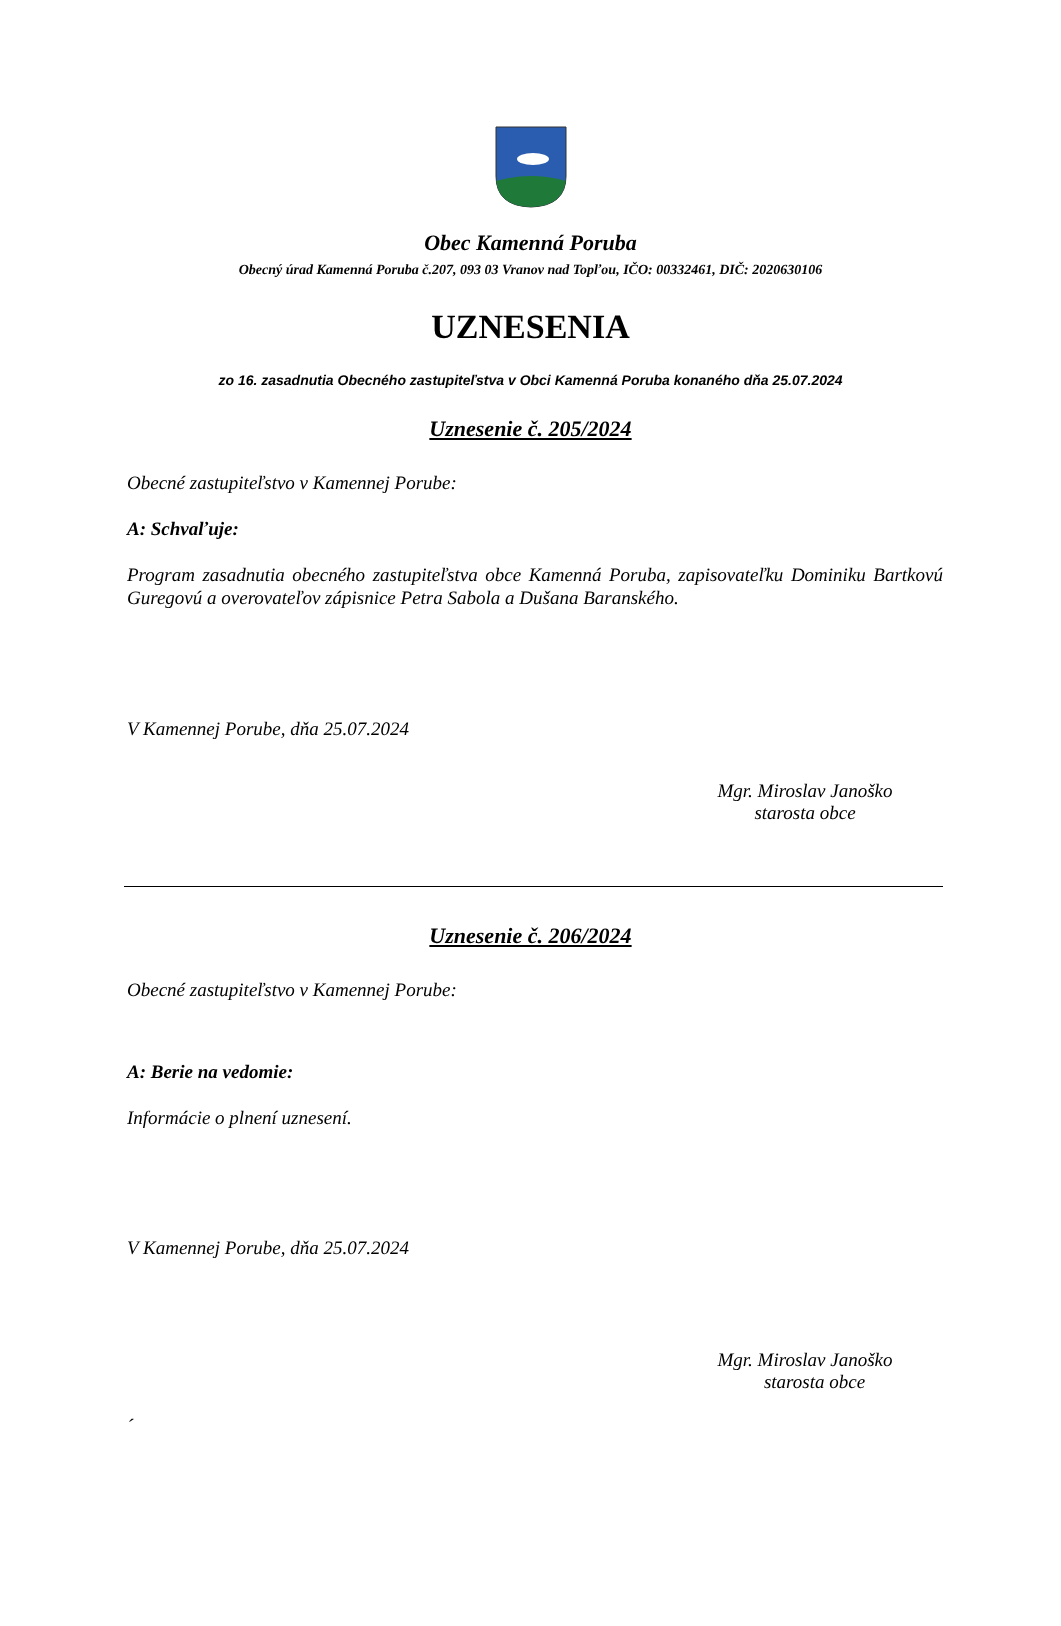Obec Kamenná Poruba
Obecný úrad Kamenná Poruba č.207, 093 03 Vranov nad Topľou, IČO: 00332461, DIČ: 2020630106
UZNESENIA
zo 16. zasadnutia Obecného zastupiteľstva v Obci Kamenná Poruba konaného dňa 25.07.2024
Uznesenie č. 205/2024
Obecné zastupiteľstvo v Kamennej Porube:
A: Schvaľuje:
Program zasadnutia obecného zastupiteľstva obce Kamenná Poruba, zapisovateľku Dominiku Bartkovú Guregovú a overovateľov zápisnice Petra Sabola a Dušana Baranského.
V Kamennej Porube, dňa 25.07.2024
Mgr. Miroslav Janoško
starosta obce
Uznesenie č. 206/2024
Obecné zastupiteľstvo v Kamennej Porube:
A: Berie na vedomie:
Informácie o plnení uznesení.
V Kamennej Porube, dňa 25.07.2024
Mgr. Miroslav Janoško
starosta obce
´